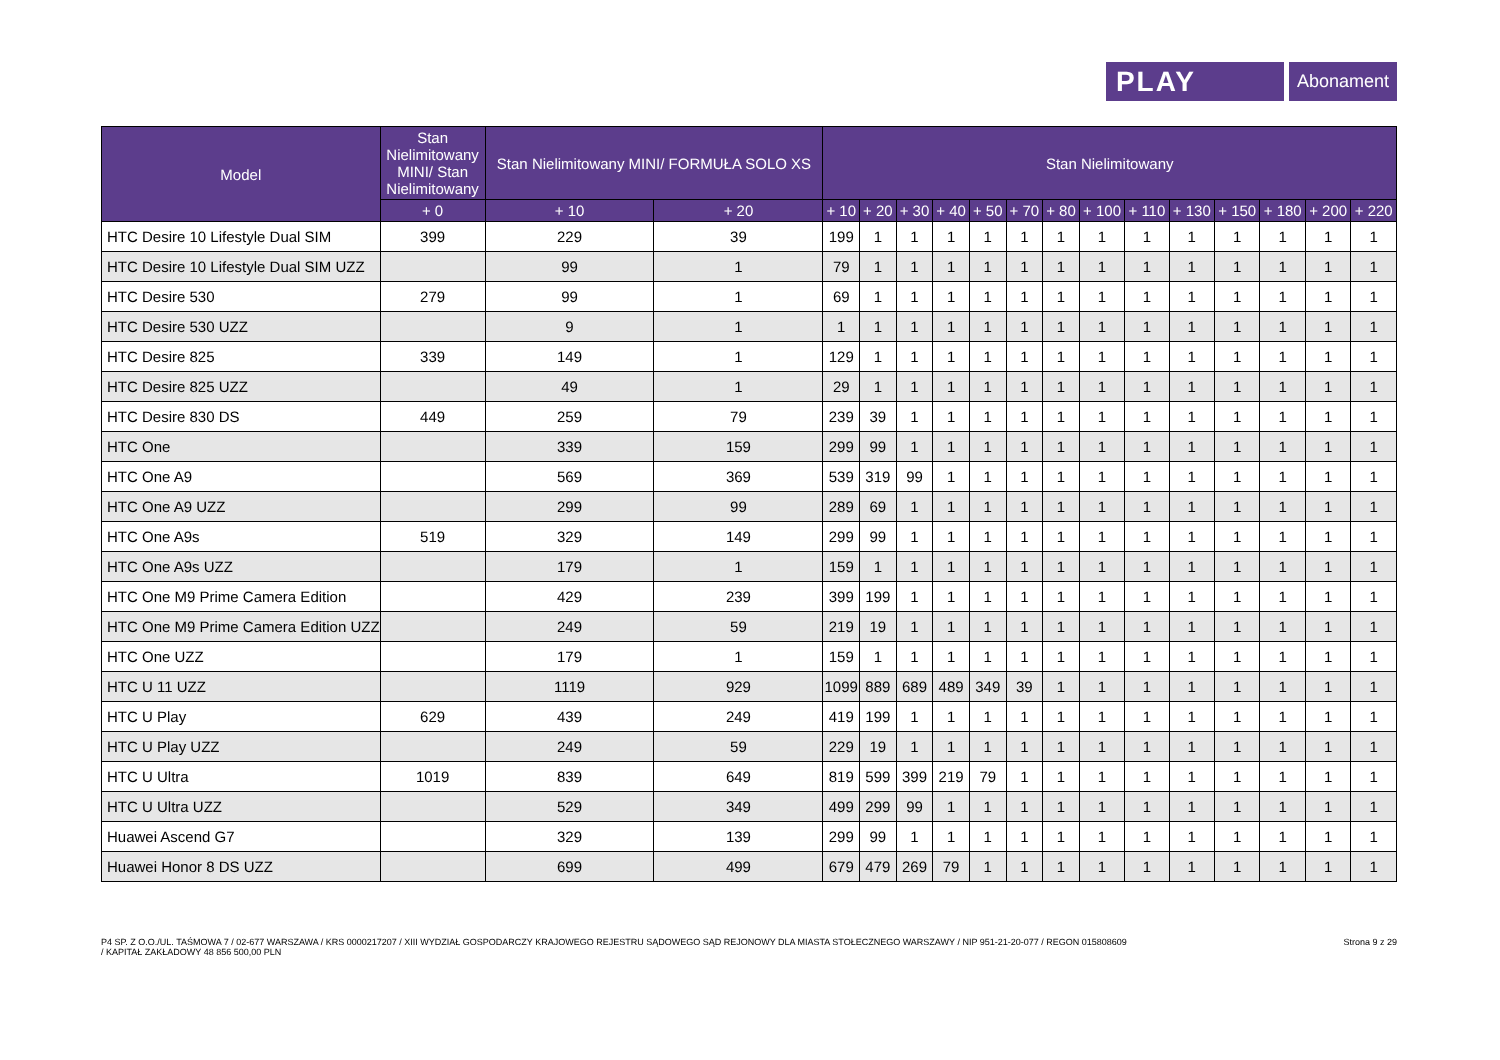PLAY
Abonament
| Model | Stan Nielimitowany MINI/ Stan Nielimitowany | Stan Nielimitowany MINI/ FORMUŁA SOLO XS | | Stan Nielimitowany | | | | | | | | | | | | | |
| --- | --- | --- | --- | --- | --- | --- | --- | --- | --- | --- | --- | --- | --- | --- | --- | --- | --- |
| | + 0 | + 10 | + 20 | + 10 | + 20 | + 30 | + 40 | + 50 | + 70 | + 80 | + 100 | + 110 | + 130 | + 150 | + 180 | + 200 | + 220 |
| HTC Desire 10 Lifestyle Dual SIM | 399 | 229 | 39 | 199 | 1 | 1 | 1 | 1 | 1 | 1 | 1 | 1 | 1 | 1 | 1 | 1 | 1 |
| HTC Desire 10 Lifestyle Dual SIM UZZ | | 99 | 1 | 79 | 1 | 1 | 1 | 1 | 1 | 1 | 1 | 1 | 1 | 1 | 1 | 1 | 1 |
| HTC Desire 530 | 279 | 99 | 1 | 69 | 1 | 1 | 1 | 1 | 1 | 1 | 1 | 1 | 1 | 1 | 1 | 1 | 1 |
| HTC Desire 530 UZZ | | 9 | 1 | 1 | 1 | 1 | 1 | 1 | 1 | 1 | 1 | 1 | 1 | 1 | 1 | 1 | 1 |
| HTC Desire 825 | 339 | 149 | 1 | 129 | 1 | 1 | 1 | 1 | 1 | 1 | 1 | 1 | 1 | 1 | 1 | 1 | 1 |
| HTC Desire 825 UZZ | | 49 | 1 | 29 | 1 | 1 | 1 | 1 | 1 | 1 | 1 | 1 | 1 | 1 | 1 | 1 | 1 |
| HTC Desire 830 DS | 449 | 259 | 79 | 239 | 39 | 1 | 1 | 1 | 1 | 1 | 1 | 1 | 1 | 1 | 1 | 1 | 1 |
| HTC One | | 339 | 159 | 299 | 99 | 1 | 1 | 1 | 1 | 1 | 1 | 1 | 1 | 1 | 1 | 1 | 1 |
| HTC One A9 | | 569 | 369 | 539 | 319 | 99 | 1 | 1 | 1 | 1 | 1 | 1 | 1 | 1 | 1 | 1 | 1 |
| HTC One A9 UZZ | | 299 | 99 | 289 | 69 | 1 | 1 | 1 | 1 | 1 | 1 | 1 | 1 | 1 | 1 | 1 | 1 |
| HTC One A9s | 519 | 329 | 149 | 299 | 99 | 1 | 1 | 1 | 1 | 1 | 1 | 1 | 1 | 1 | 1 | 1 | 1 |
| HTC One A9s UZZ | | 179 | 1 | 159 | 1 | 1 | 1 | 1 | 1 | 1 | 1 | 1 | 1 | 1 | 1 | 1 | 1 |
| HTC One M9 Prime Camera Edition | | 429 | 239 | 399 | 199 | 1 | 1 | 1 | 1 | 1 | 1 | 1 | 1 | 1 | 1 | 1 | 1 |
| HTC One M9 Prime Camera Edition UZZ | | 249 | 59 | 219 | 19 | 1 | 1 | 1 | 1 | 1 | 1 | 1 | 1 | 1 | 1 | 1 | 1 |
| HTC One UZZ | | 179 | 1 | 159 | 1 | 1 | 1 | 1 | 1 | 1 | 1 | 1 | 1 | 1 | 1 | 1 | 1 |
| HTC U 11 UZZ | | 1119 | 929 | 1099 | 889 | 689 | 489 | 349 | 39 | 1 | 1 | 1 | 1 | 1 | 1 | 1 | 1 |
| HTC U Play | 629 | 439 | 249 | 419 | 199 | 1 | 1 | 1 | 1 | 1 | 1 | 1 | 1 | 1 | 1 | 1 | 1 |
| HTC U Play UZZ | | 249 | 59 | 229 | 19 | 1 | 1 | 1 | 1 | 1 | 1 | 1 | 1 | 1 | 1 | 1 | 1 |
| HTC U Ultra | 1019 | 839 | 649 | 819 | 599 | 399 | 219 | 79 | 1 | 1 | 1 | 1 | 1 | 1 | 1 | 1 | 1 |
| HTC U Ultra UZZ | | 529 | 349 | 499 | 299 | 99 | 1 | 1 | 1 | 1 | 1 | 1 | 1 | 1 | 1 | 1 | 1 |
| Huawei Ascend G7 | | 329 | 139 | 299 | 99 | 1 | 1 | 1 | 1 | 1 | 1 | 1 | 1 | 1 | 1 | 1 | 1 |
| Huawei Honor 8 DS UZZ | | 699 | 499 | 679 | 479 | 269 | 79 | 1 | 1 | 1 | 1 | 1 | 1 | 1 | 1 | 1 | 1 |
P4 SP. Z O.O./UL. TAŚMOWA 7 / 02-677 WARSZAWA / KRS 0000217207 / XIII WYDZIAŁ GOSPODARCZY KRAJOWEGO REJESTRU SĄDOWEGO SĄD REJONOWY DLA MIASTA STOŁECZNEGO WARSZAWY / NIP 951-21-20-077 / REGON 015808609
/ KAPITAŁ ZAKŁADOWY 48 856 500,00 PLN
Strona 9 z 29